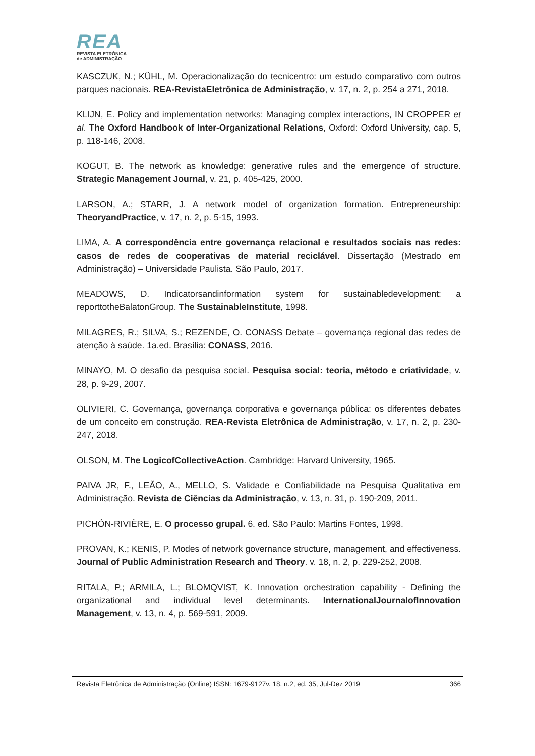REA
REVISTA ELETRÔNICA
de ADMINISTRAÇÃO
KASCZUK, N.; KÜHL, M. Operacionalização do tecnicentro: um estudo comparativo com outros parques nacionais. REA-RevistaEletrônica de Administração, v. 17, n. 2, p. 254 a 271, 2018.
KLIJN, E. Policy and implementation networks: Managing complex interactions, IN CROPPER et al. The Oxford Handbook of Inter-Organizational Relations, Oxford: Oxford University, cap. 5, p. 118-146, 2008.
KOGUT, B. The network as knowledge: generative rules and the emergence of structure. Strategic Management Journal, v. 21, p. 405-425, 2000.
LARSON, A.; STARR, J. A network model of organization formation. Entrepreneurship: TheoryandPractice, v. 17, n. 2, p. 5-15, 1993.
LIMA, A. A correspondência entre governança relacional e resultados sociais nas redes: casos de redes de cooperativas de material reciclável. Dissertação (Mestrado em Administração) – Universidade Paulista. São Paulo, 2017.
MEADOWS, D. Indicatorsandinformation system for sustainabledevelopment: a reporttotheBalatonGroup. The SustainableInstitute, 1998.
MILAGRES, R.; SILVA, S.; REZENDE, O. CONASS Debate – governança regional das redes de atenção à saúde. 1a.ed. Brasília: CONASS, 2016.
MINAYO, M. O desafio da pesquisa social. Pesquisa social: teoria, método e criatividade, v. 28, p. 9-29, 2007.
OLIVIERI, C. Governança, governança corporativa e governança pública: os diferentes debates de um conceito em construção. REA-Revista Eletrônica de Administração, v. 17, n. 2, p. 230-247, 2018.
OLSON, M. The LogicofCollectiveAction. Cambridge: Harvard University, 1965.
PAIVA JR, F., LEÃO, A., MELLO, S. Validade e Confiabilidade na Pesquisa Qualitativa em Administração. Revista de Ciências da Administração, v. 13, n. 31, p. 190-209, 2011.
PICHÓN-RIVIÈRE, E. O processo grupal. 6. ed. São Paulo: Martins Fontes, 1998.
PROVAN, K.; KENIS, P. Modes of network governance structure, management, and effectiveness. Journal of Public Administration Research and Theory. v. 18, n. 2, p. 229-252, 2008.
RITALA, P.; ARMILA, L.; BLOMQVIST, K. Innovation orchestration capability - Defining the organizational and individual level determinants. InternationalJournalofInnovation Management, v. 13, n. 4, p. 569-591, 2009.
Revista Eletrônica de Administração (Online) ISSN: 1679-9127v. 18, n.2, ed. 35, Jul-Dez 2019 366